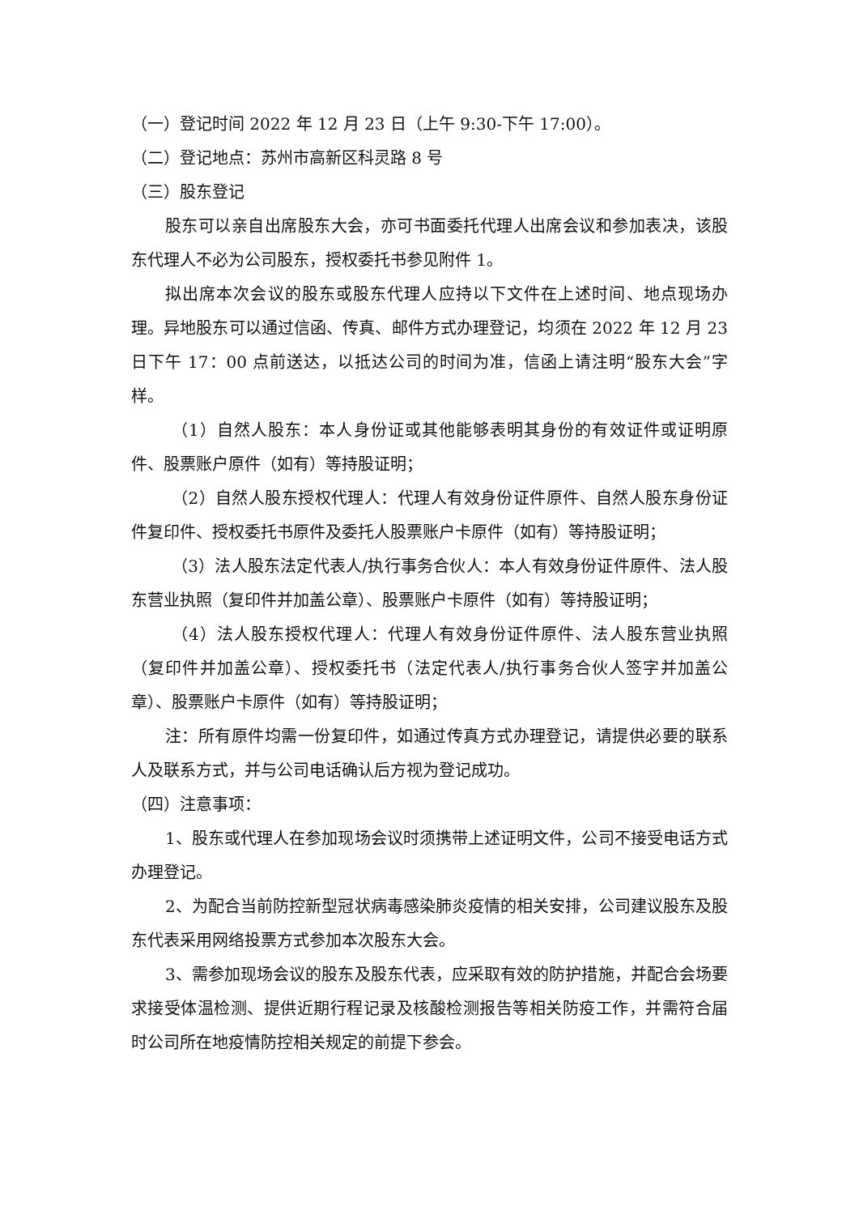（一）登记时间 2022 年 12 月 23 日（上午 9:30-下午 17:00）。
（二）登记地点：苏州市高新区科灵路 8 号
（三）股东登记
股东可以亲自出席股东大会，亦可书面委托代理人出席会议和参加表决，该股东代理人不必为公司股东，授权委托书参见附件 1。
拟出席本次会议的股东或股东代理人应持以下文件在上述时间、地点现场办理。异地股东可以通过信函、传真、邮件方式办理登记，均须在 2022 年 12 月 23 日下午 17：00 点前送达，以抵达公司的时间为准，信函上请注明“股东大会”字样。
（1）自然人股东：本人身份证或其他能够表明其身份的有效证件或证明原件、股票账户原件（如有）等持股证明；
（2）自然人股东授权代理人：代理人有效身份证件原件、自然人股东身份证件复印件、授权委托书原件及委托人股票账户卡原件（如有）等持股证明；
（3）法人股东法定代表人/执行事务合伙人：本人有效身份证件原件、法人股东营业执照（复印件并加盖公章）、股票账户卡原件（如有）等持股证明；
（4）法人股东授权代理人：代理人有效身份证件原件、法人股东营业执照（复印件并加盖公章）、授权委托书（法定代表人/执行事务合伙人签字并加盖公章）、股票账户卡原件（如有）等持股证明；
注：所有原件均需一份复印件，如通过传真方式办理登记，请提供必要的联系人及联系方式，并与公司电话确认后方视为登记成功。
（四）注意事项：
1、股东或代理人在参加现场会议时须携带上述证明文件，公司不接受电话方式办理登记。
2、为配合当前防控新型冠状病毒感染肺炎疫情的相关安排，公司建议股东及股东代表采用网络投票方式参加本次股东大会。
3、需参加现场会议的股东及股东代表，应采取有效的防护措施，并配合会场要求接受体温检测、提供近期行程记录及核酸检测报告等相关防疫工作，并需符合届时公司所在地疫情防控相关规定的前提下参会。